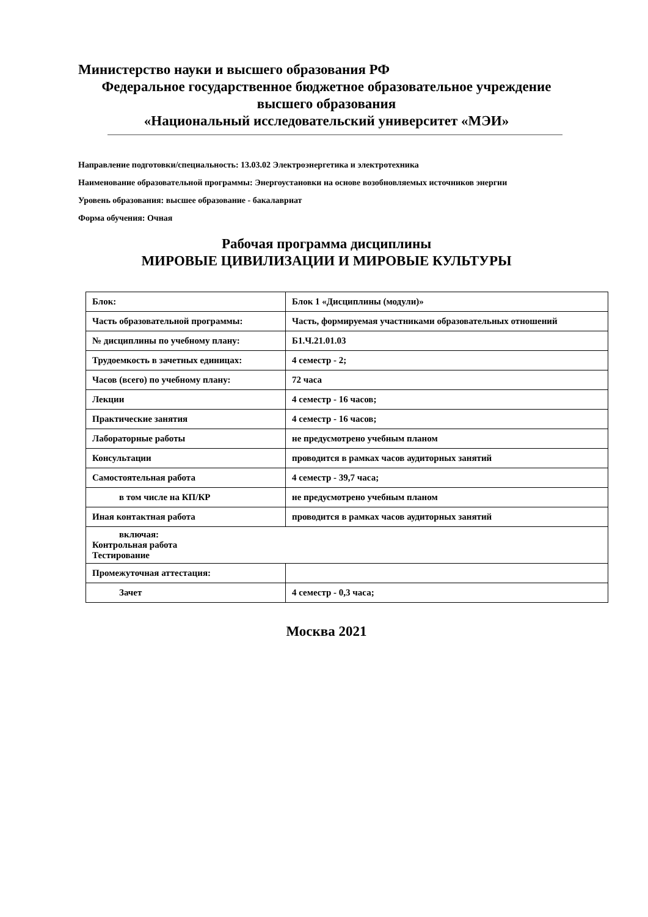Министерство науки и высшего образования РФ
Федеральное государственное бюджетное образовательное учреждение
высшего образования
«Национальный исследовательский университет «МЭИ»
Направление подготовки/специальность: 13.03.02 Электроэнергетика и электротехника
Наименование образовательной программы: Энергоустановки на основе возобновляемых источников энергии
Уровень образования: высшее образование - бакалавриат
Форма обучения: Очная
Рабочая программа дисциплины
МИРОВЫЕ ЦИВИЛИЗАЦИИ И МИРОВЫЕ КУЛЬТУРЫ
| Блок: | Блок 1 «Дисциплины (модули)» |
| Часть образовательной программы: | Часть, формируемая участниками образовательных отношений |
| № дисциплины по учебному плану: | Б1.Ч.21.01.03 |
| Трудоемкость в зачетных единицах: | 4 семестр - 2; |
| Часов (всего) по учебному плану: | 72 часа |
| Лекции | 4 семестр - 16 часов; |
| Практические занятия | 4 семестр - 16 часов; |
| Лабораторные работы | не предусмотрено учебным планом |
| Консультации | проводится в рамках часов аудиторных занятий |
| Самостоятельная работа | 4 семестр - 39,7 часа; |
| в том числе на КП/КР | не предусмотрено учебным планом |
| Иная контактная работа | проводится в рамках часов аудиторных занятий |
| включая: Контрольная работа Тестирование | |
| Промежуточная аттестация: | |
| Зачет | 4 семестр - 0,3 часа; |
Москва 2021